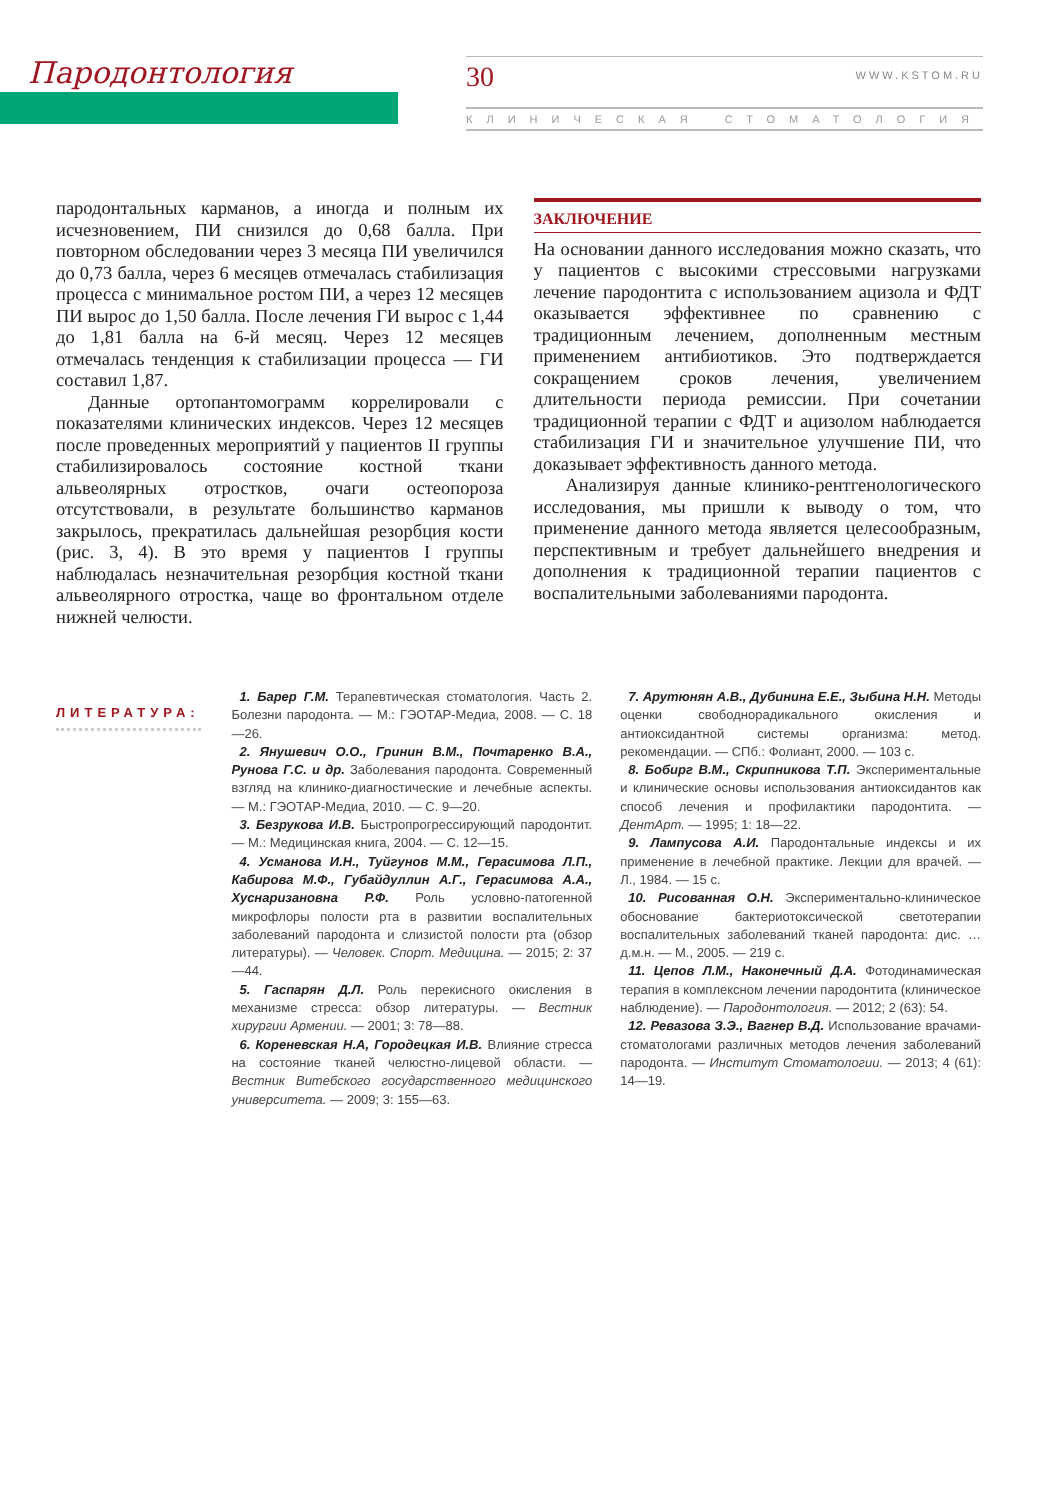Пародонтология
30 WWW.KSTOM.RU
КЛИНИЧЕСКАЯ СТОМАТОЛОГИЯ
пародонтальных карманов, а иногда и полным их исчезновением, ПИ снизился до 0,68 балла. При повторном обследовании через 3 месяца ПИ увеличился до 0,73 балла, через 6 месяцев отмечалась стабилизация процесса с минимальное ростом ПИ, а через 12 месяцев ПИ вырос до 1,50 балла. После лечения ГИ вырос с 1,44 до 1,81 балла на 6-й месяц. Через 12 месяцев отмечалась тенденция к стабилизации процесса — ГИ составил 1,87.
Данные ортопантомограмм коррелировали с показателями клинических индексов. Через 12 месяцев после проведенных мероприятий у пациентов II группы стабилизировалось состояние костной ткани альвеолярных отростков, очаги остеопороза отсутствовали, в результате большинство карманов закрылось, прекратилась дальнейшая резорбция кости (рис. 3, 4). В это время у пациентов I группы наблюдалась незначительная резорбция костной ткани альвеолярного отростка, чаще во фронтальном отделе нижней челюсти.
ЗАКЛЮЧЕНИЕ
На основании данного исследования можно сказать, что у пациентов с высокими стрессовыми нагрузками лечение пародонтита с использованием ацизола и ФДТ оказывается эффективнее по сравнению с традиционным лечением, дополненным местным применением антибиотиков. Это подтверждается сокращением сроков лечения, увеличением длительности периода ремиссии. При сочетании традиционной терапии с ФДТ и ацизолом наблюдается стабилизация ГИ и значительное улучшение ПИ, что доказывает эффективность данного метода.
Анализируя данные клинико-рентгенологического исследования, мы пришли к выводу о том, что применение данного метода является целесообразным, перспективным и требует дальнейшего внедрения и дополнения к традиционной терапии пациентов с воспалительными заболеваниями пародонта.
ЛИТЕРАТУРА:
1. Барер Г.М. Терапевтическая стоматология. Часть 2. Болезни пародонта. — М.: ГЭОТАР-Медиа, 2008. — С. 18—26.
2. Янушевич О.О., Гринин В.М., Почтаренко В.А., Рунова Г.С. и др. Заболевания пародонта. Современный взгляд на клинико-диагностические и лечебные аспекты. — М.: ГЭОТАР-Медиа, 2010. — С. 9—20.
3. Безрукова И.В. Быстропрогрессирующий пародонтит. — М.: Медицинская книга, 2004. — С. 12—15.
4. Усманова И.Н., Туйгунов М.М., Герасимова Л.П., Кабирова М.Ф., Губайдуллин А.Г., Герасимова А.А., Хуснаризановна Р.Ф. Роль условно-патогенной микрофлоры полости рта в развитии воспалительных заболеваний пародонта и слизистой полости рта (обзор литературы). — Человек. Спорт. Медицина. — 2015; 2: 37—44.
5. Гаспарян Д.Л. Роль перекисного окисления в механизме стресса: обзор литературы. — Вестник хирургии Армении. — 2001; 3: 78—88.
6. Кореневская Н.А, Городецкая И.В. Влияние стресса на состояние тканей челюстно-лицевой области. — Вестник Витебского государственного медицинского университета. — 2009; 3: 155—63.
7. Арутюнян А.В., Дубинина Е.Е., Зыбина Н.Н. Методы оценки свободнорадикального окисления и антиоксидантной системы организма: метод. рекомендации. — СПб.: Фолиант, 2000. — 103 с.
8. Бобирг В.М., Скрипникова Т.П. Экспериментальные и клинические основы использования антиоксидантов как способ лечения и профилактики пародонтита. — ДентАрт. — 1995; 1: 18—22.
9. Лампусова А.И. Пародонтальные индексы и их применение в лечебной практике. Лекции для врачей. — Л., 1984. — 15 с.
10. Рисованная О.Н. Экспериментально-клиническое обоснование бактериотоксической светотерапии воспалительных заболеваний тканей пародонта: дис. … д.м.н. — М., 2005. — 219 с.
11. Цепов Л.М., Наконечный Д.А. Фотодинамическая терапия в комплексном лечении пародонтита (клиническое наблюдение). — Пародонтология. — 2012; 2 (63): 54.
12. Ревазова З.Э., Вагнер В.Д. Использование врачами-стоматологами различных методов лечения заболеваний пародонта. — Институт Стоматологии. — 2013; 4 (61): 14—19.